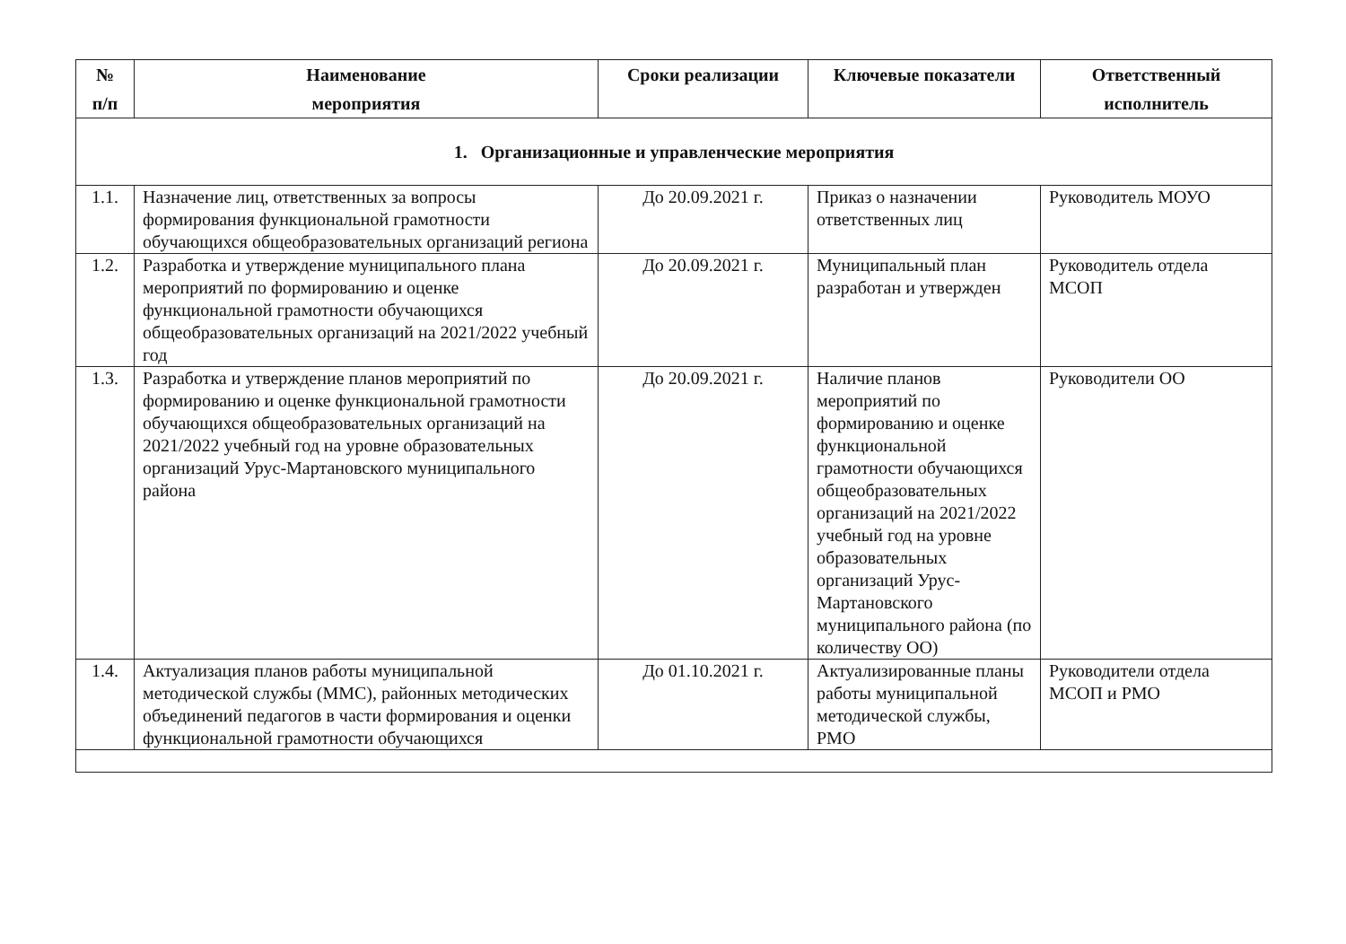| № п/п | Наименование мероприятия | Сроки реализации | Ключевые показатели | Ответственный исполнитель |
| --- | --- | --- | --- | --- |
| 1. Организационные и управленческие мероприятия | | | | |
| 1.1. | Назначение лиц, ответственных за вопросы формирования функциональной грамотности обучающихся общеобразовательных организаций региона | До 20.09.2021 г. | Приказ о назначении ответственных лиц | Руководитель МОУО |
| 1.2. | Разработка и утверждение муниципального плана мероприятий по формированию и оценке функциональной грамотности обучающихся общеобразовательных организаций на 2021/2022 учебный год | До 20.09.2021 г. | Муниципальный план разработан и утвержден | Руководитель отдела МСОП |
| 1.3. | Разработка и утверждение планов мероприятий по формированию и оценке функциональной грамотности обучающихся общеобразовательных организаций на 2021/2022 учебный год на уровне образовательных организаций Урус-Мартановского муниципального района | До 20.09.2021 г. | Наличие планов мероприятий по формированию и оценке функциональной грамотности обучающихся общеобразовательных организаций на 2021/2022 учебный год на уровне образовательных организаций Урус-Мартановского муниципального района (по количеству ОО) | Руководители ОО |
| 1.4. | Актуализация планов работы муниципальной методической службы (ММС), районных методических объединений педагогов в части формирования и оценки функциональной грамотности обучающихся | До 01.10.2021 г. | Актуализированные планы работы муниципальной методической службы, РМО | Руководители отдела МСОП и РМО |